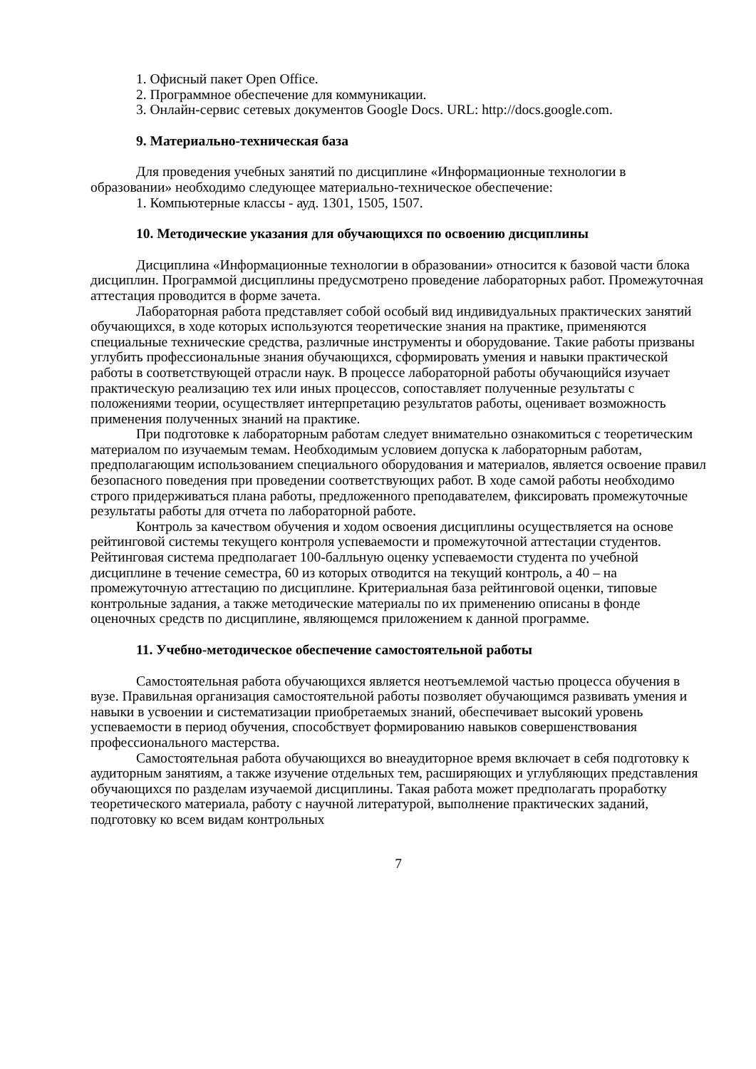1. Офисный пакет Open Office.
2. Программное обеспечение для коммуникации.
3. Онлайн-сервис сетевых документов Google Docs. URL: http://docs.google.com.
9. Материально-техническая база
Для проведения учебных занятий по дисциплине «Информационные технологии в образовании» необходимо следующее материально-техническое обеспечение:
1. Компьютерные классы - ауд. 1301, 1505, 1507.
10. Методические указания для обучающихся по освоению дисциплины
Дисциплина «Информационные технологии в образовании» относится к базовой части блока дисциплин. Программой дисциплины предусмотрено проведение лабораторных работ. Промежуточная аттестация проводится в форме зачета.
Лабораторная работа представляет собой особый вид индивидуальных практических занятий обучающихся, в ходе которых используются теоретические знания на практике, применяются специальные технические средства, различные инструменты и оборудование. Такие работы призваны углубить профессиональные знания обучающихся, сформировать умения и навыки практической работы в соответствующей отрасли наук. В процессе лабораторной работы обучающийся изучает практическую реализацию тех или иных процессов, сопоставляет полученные результаты с положениями теории, осуществляет интерпретацию результатов работы, оценивает возможность применения полученных знаний на практике.
При подготовке к лабораторным работам следует внимательно ознакомиться с теоретическим материалом по изучаемым темам. Необходимым условием допуска к лабораторным работам, предполагающим использованием специального оборудования и материалов, является освоение правил безопасного поведения при проведении соответствующих работ. В ходе самой работы необходимо строго придерживаться плана работы, предложенного преподавателем, фиксировать промежуточные результаты работы для отчета по лабораторной работе.
Контроль за качеством обучения и ходом освоения дисциплины осуществляется на основе рейтинговой системы текущего контроля успеваемости и промежуточной аттестации студентов. Рейтинговая система предполагает 100-балльную оценку успеваемости студента по учебной дисциплине в течение семестра, 60 из которых отводится на текущий контроль, а 40 – на промежуточную аттестацию по дисциплине. Критериальная база рейтинговой оценки, типовые контрольные задания, а также методические материалы по их применению описаны в фонде оценочных средств по дисциплине, являющемся приложением к данной программе.
11. Учебно-методическое обеспечение самостоятельной работы
Самостоятельная работа обучающихся является неотъемлемой частью процесса обучения в вузе. Правильная организация самостоятельной работы позволяет обучающимся развивать умения и навыки в усвоении и систематизации приобретаемых знаний, обеспечивает высокий уровень успеваемости в период обучения, способствует формированию навыков совершенствования профессионального мастерства.
Самостоятельная работа обучающихся во внеаудиторное время включает в себя подготовку к аудиторным занятиям, а также изучение отдельных тем, расширяющих и углубляющих представления обучающихся по разделам изучаемой дисциплины. Такая работа может предполагать проработку теоретического материала, работу с научной литературой, выполнение практических заданий, подготовку ко всем видам контрольных
7